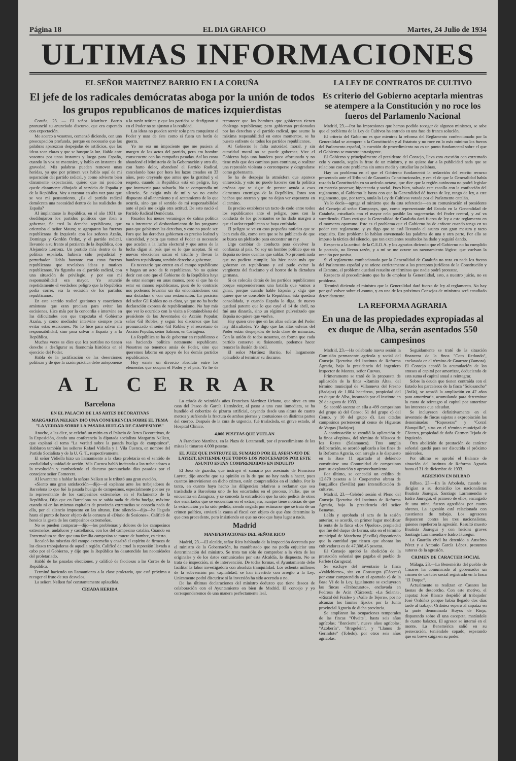Página 18 EL DIA GRAFICO Martes, 24 Julio de 1934
ULTIMAS INFORMACIONES
EL SEÑOR MARTINEZ BARRIO EN LA CORUÑA
El jefe de los radicales demócratas aboga por la unión de todos los grupos republicanos de matices izquierdistas
Coruña, 23. — El señor Martínez Barrio pronunció su anunciado discurso, que era esperado con expectación.
Me acerco a vosotros, comenzó diciendo, con una preocupación profunda, porque es necesario que las palabras aparezcan despejadas de artificios, que las ideas sean claras y que se busque la luz. Hablo ante vosotros por unos instantes y luego para España, cuando la voz se mecanice, y hablo en instantes de gravedad. Mis palabras pueden remover unas heridas, ya que por primera vez hablo aquí de mi separación del partido radical, y como advierto bien claramente expectación, quiero que mi posición quede claramente dibujada al servicio de España y de la República. Voy a razonar en alta voz para que se vea mi pensamiento. ¿Es el partido radical demócrata una necesidad dentro de las realidades de España?
Al implantarse la República, en el año 1931, se desdibujaron los partidos políticos que iban a gobernar. Se creó la derecha republicana, que orientaba el señor Maura; se agruparon las fuerzas republicanas de izquierda con los señores Azaña, Domingo y Gordón Ordax, y el partido radical, llevando a su frente al patriarca de la República, don Alejandro Lerroux. Un partido más dentro de la política española, hubiera sido perjudicial y perturbador. Había bastante con estas fuerzas republicanas que revelaban ideas y matices republicanos. Yo figuraba en el partido radical, con una situación de privilegio, y por eso mi responsabilidad era mayor. Yo anuncié repetidamente el verdadero peligro que la República podía correr, era la escisión de los partidos republicanos.
En este sentido realicé gestiones y coacciones amistosas que eran precisas para evitar las escisiones. Hice más por la concordia e intervine en las dificultades con que tropezaba el Gobierno Azaña, y como mediador intervine siempre para evitar estas escisiones. No lo hice para salvar mi responsabilidad, sino para salvar a España y a la República.
Muchas veces se dice que los partidos no tienen derecho a desfigurar su fisonomía histórica en el ejercicio del Poder.
Habla de la justificación de las deserciones políticas y de que la razón práctica debe anteponerse a la razón teórica y que los partidos se desfiguran si en el Poder no se ajustan a la realidad.
Las ideas no pueden servir solo para conquistar el Poder y usar de éste como si fuera un botín de guerra.
Yo no era un impaciente que me pusiera al margen de los actos del partido, pero era hombre consecuente con las campañas pasadas. Así las cosas abandoné el Ministerio de la Gobernación y otro día, con harto dolor, abandoné el Partido Radical, cancelando hora por hora los lazos creados en 33 años, pero creyendo que antes que la gratitud y el respeto, cuando la República está en peligro, hay que intervenir para salvarla. No se comprendía mi silencio. Se exigía más de mí y yo no estaba dispuesto al allanamiento y al acatamiento de lo que ocurría, sino que el sentido de mi responsabilidad ante el país me exigía otra actitud. De esto nació el Partido Radical Demócrata.
Pasados los meses veraniegos de calma política va a intentarse el desbordamiento de los programa para que gobiernen las derechas, y esto no puede ser. Para que las derechas gobiernen es preciso lealtad y sinceridad, y para que tomen el Poder es necesario que acudan a la lucha electoral y que antes de la lucha digan al país qué es lo que aceptan. Si en nuevas elecciones sacan el triunfo y llevan la bandera republicana, tendrán derecho a gobernar.
Es necesario que entren en el campo republicano y hagan un acto de fe republicana. Yo no quiero decir con esto que el Gobierno de la República haya de estar siempre en unas manos, pero sí que ha de estar en manos republicanas, pues de lo contrario nos podemos levantar un día encontrándonos con una dictadura o con una restauración. La posición del señor Gil Robles no es clara, ya que no ha hecho declaración expresa de republicanismo. No hay más que ver lo ocurrido con la visita a Fontainebleau del presidente de las Juventudes de Acción Popular, señor Gil Robles, y seguir los discursos que han pronunciado el señor Gil Robles y el secretario de Acción Popular, señor Salmon, en Cartagena.
La República se ha de gobernar en republicano o sea haciendo política netamente republicana. Nosotros no tenemos ansia de Poder, sino que queremos laborar en apoyo de los demás partidos republicanos.
Hoy existe un divorcio absoluto entre los elementos que ocupan el Poder y el país. Yo he de reconocer que los hombres que gobiernan tienen abolengo republicano; pero gobiernan presionados por las derechas y el partido radical, que asume la máxima resposabilidad en estos momentos, se ha puesto enfrente de todos los partidos republicanos.
Al Gobierno le falta autoridad moral, y sin autoridad moral no se puede gobernar. Vive el Gobierno bajo una bandera poco afortunado y no tiene más que dos caminos para continuar, o realizar una represión violenta o corromperse y desgradarse como gobernante.
Se ha de despejar la atmósfera que aparece enrarecida, y esto no puede hacerse con la política errónea que se sigue de prestar ayuda a esos elementos enemigos de la República. Estos son hechos que aterran y que no dejan ver esperanza en el camino.
Es preciso establecer un tacto de codo entre todos los republicanos ante el peligro, pues con la conducta de los gobernantes se ha dado margen a que el ardor republicano se haya entibiado.
El peligro se ve en esas pequeñas noticias que se leen cada día, como esta que se ha publicado de que se busca un plebiscito para encontrar un rey.
Urge cambiar de conducta para devolver la confianza al país. Yo soy un hombre político que en España no tiene cuentas que saldar. No prometí nada que no pudiera cumplir. No hice nada más que gobernar en republicano y así pude evitar la vergüenza del fascismo y el horror de la dictadura germana.
Si os colocáis detrás de los partidos republicanos porque emprenderemos una batalla que vamos a ganar, porque cuando hable España y diga que quiere que se consolide la República, ésta quedará consolidada, y cuando España lo diga, de nuevo quedará patente que lo que cayó el 14 de abril, no fué una dinastía, sino un régimen pulverizado que España no quiere que vuelva.
Hay quien cree que en las altas esferas del Poder hay dificultades. Yo digo que las altas esferas del Poder están despejadas de toda clase de minucias. Con la unión de todos nosotros, en forma que cada partido conserve su fisionomía, podemos hacer renacer la ilusión de abril.
El señor Martínez Barrio, fué largamente aplaudido al terminar su discurso.
AL CERRAR
Barcelona
EN EL PALACIO DE LAS ARTES DECORATIVAS
MARGARITA NELKEN DIO UNA CONFERENCIA SOBRE EL TEMA "LA VERDAD SOBRE LA PASADA HUELGA DE CAMPESINOS"
Anoche, a las diez, se celebró un mitin en el Palacio de Artes Decorativas, de la Exposición, dando una conferencia la diputada socialista Margarita Nelken, que explanó el tema "La verdad sobre la pasada huelga de campesinos". Hablaron también los señores Rafael Vidiella y J. Vila Cuenca, en nombre del Partido Socialista y de la U. G. T., respectivamente.
El señor Vidiella hizo un llamamiento a la clase proletaria en el sentido de cordialidad y unidad de acción. Vila Cuenca habló incitando a los trabajadores a la revolución y combatiendo el discurso pronunciado días pasados por el consejero señor Comorera.
Al levantarse a hablar la señora Nelken se le tributó una gran ovación.
«Siento una gran satisfacción—dijo—al explanar ante los trabajadores de Barcelona lo que fué la pasada huelga de campesinos, especialmente por ser yo la representante de los campesinos extremeños en el Parlamento de la República. Dijo que en Barcelona no se sabía nada de dicha huelga, máxime cuando ni en las mismas capitales de provincia extremeñas se conocía nada de ella, por el silencio impuesto en las alturas. Este silencio—dijo—ha llegado hasta el punto de hacer objeto de la censura al «Diario de Sesiones». Calificó de heroica la gesta de los campesinos extremeños.
No se pueden comparar—dijo—los problemas y dolores de los campesinos extremeños, andaluces y castellanos, con los del campesino catalán. Cuando en Extremadura se dice que una familia campesina se muere de hambre, es cierto.
Recalcó las miserias del campo extremeño y ensalzó el espíritu de firmeza de las clases trabajadoras de aquella región. Calificó de cruel la represión llevada a cabo por el Gobierno, y dijo que la República ha desatendido las necesidades del proletariado.
Habló de las pasadas elecciones, y calificó de facciosas a las Cortes de la República.
Terminó haciendo un llamamiento a la clase proletaria, que está próxima a recoger el fruto de sus desvelos.
La señora Nelken fué constantemente aplaudida.
CRIADA HERIDA
La criada de veintidós años Francisca Martínez Urbano, que sirve en una casa del Paseo de García Hernández, al pasar a una casa inmediata, se ha hundido el cobertizo de pizarra artificial, cayendo desde una altura de cuatro metros y sufriendo la fractura de ambas piernas y contusiones en distintas partes del cuerpo. Después de la cura de urgencia, fué trasladada, en grave estado, al Hospital Clínico.
4.000 PESETAS QUE VUELAN
A Francisco Martínez, en la Plaza de Letamendi, por el procedimiento de las misas le timaron 4.000 pesetas.
EL JUEZ QUE INSTRUYE EL SUMARIO POR EL ASESINATO DE LAYRET, ENTIENDE QUE TODOS LOS PROCESADOS POR ESTE ASUNTO ESTAN COMPRENDIDOS EN INDULTO
El Juez de guardia, que instruyó el sumario por asesinato de Francisco Layret, dijo anoche que su opinión es la de que no hay nada a hacer, pues cuantos intervinieron en dicho crimen, están comprendidos en el indulto. Por lo tanto, en cuanto haya hecho las diligencias relativas a reclamar que sea trasladado a Barcelona uno de los encartados en el proceso, Pallás, que se encuentra en Zaragoza, y se conceda la extradición que ha sido pedida de otros dos encartados que se encuentran en el extranjero, aunque tiene noticias de que la extradición ya ha sido pedida, siendo negada por estimarse que se trata de un crimen político, enviará la causa al fiscal con objeto de que éste determine lo que crea procedente, pero insistiendo en que no cree que haya lugar a nada.
Madrid
MANIFESTACIONES DEL SEÑOR RICO
Madrid, 23.—El alcalde, señor Rico hablando de la inspección decretada por el ministro de la Gobernación, ha manifestado que no podía enjuiciar una determinación del ministro. Se trata tan sólo de comprobar a la vista de los originales y de los datos comunicados por esta Alcaldía, lo dispuesto. No se trata de inspección, ni de intervención. De todas formas, el Ayuntamiento debe facilitar la labor investigadora con absoluta tranquilidad. Los ochenta millones de la subvención por capitalidad, se han invertido con arreglo a la Ley. Unicamente podrá discutirse si la inversión ha sido acertada o no.
De las últimas declaraciones del ministro deduzco que tiene deseos de colaboración con el Ayuntamiento en bien de Madrid. El concejo y yo corresponderemos de una manera perfectamente leal.
LA LEY DE CONTRATOS DE CULTIVO
Es criterio del Gobierno aceptarla mientras se atempere a la Constitución y no roce los fueros del Parlamenlo Nacional
Madrid, 23.—Por las impresiones que hemos podido recoger de algunos ministros, se sabe que el problema de la Ley de Cultivos ha entrado en una fase de franca solución.
El criterio del Gobierno es que mientras la reforma del Reglamento confeccionado por la Generalidad se atempere a la Constitución y al Estatuto y no roce en lo más mínimo los fueros del Parlamento español, la cuestión de procedimiento no es un punto fundamental sobre el que el Gobierno se muestre intrasigente.
El Gobierno y principalmente el presidente del Consejo, lleva esta cuestión con extremado celo y cautela, según la frase de un ministro, y no quiere dar a la publicidad nada que se relacione con este problema sin antes medir y estudiar las palabras.
Hay un problema en el que el Gobierno fundamentó la redacción del escrito recurso presentado ante el Tribunal de Garantías Constitucionales, y era el de que la Generalidad había rozado la Constitución en su artículo octavo, que dice que la región autónoma no podrá legislar en materia procesar, hipotecaria y social. Pues bien, salvado este escollo con la confección del reglamento, al Gobierno le basta con que la Generalidad dé fuerza de ley, rango de ley, a este reglamento, que, por tanto, anula la Ley de Cultivos votada por el Parlamento catalán.
Ya lo decía—agrega el ministro que da esta referencia—en su comunicación el presidente del Consejo al señor Companys, que, como representante del Estado en la Generalidad de Cataluña, estudiaría con el mayor celo posible las sugerencias del Poder central, y así va sucediendo. Claro está que la Generalidad de Cataluña dará fuerza de ley a este reglamento en el momento oportuno. Este es el problema que el Gobierno ha de enfocar cuando tenga en su poder este reglamento, y ya digo que se está llevando el asunto con gran mesura y tacto exquisito. Este problema lo habían envenenado las palabras de una y otra parte. Por ello se impuso la táctica del silencio, que tan excelentes resultados ha dado y seguirá dando.
Respecto a la actitud de la C.E.D.A. y los agrarios diciendo que el Gobierno no ha cumplido lo pactado, no llevan razón, y a mí se me ocurre un razonamiento lógico: que vuelvan la oración por pasiva.
Si el reglamento confeccionado por la Generalidad de Cataluña no roza en nada los fueros del Parlamento español y se atiene estrictamente a los preceptos jurídicos de la Constitución y el Estatuto, el problema quedará resuelto en términos que nadie podrá protestar.
Respecto al procedimiento que ha de emplear la Generalidad, esto, a nuestro juicio, no es problema.
Terminó diciendo el ministro que la Generalidad dará fuerza de ley al reglamento. No hay por qué volver sobre el asunto, y en una de los próximos Consejos de ministros será estudiado detenidamente.
LA REFORMA AGRARIA
En una de las propiedades expropiadas al ex duque de Alba, serán asentados 550 campesinos
Madrid, 23.—Ha celebrado nueva sesión la Comisión permanente agrícola y social del Consejo Ejecutivo del Instituto de Reforma Agraria, bajo la presidencia del ingeniero inspector de Montes, señor Cuevas.
Primeramente se trató de la propuesta de aplicación de la finca «Ramira Alta», del término municipal de Villanueva del Fresno (Badajoz) de 1.004 hectáreas, propiedad del ex duque de Alba, incautada por el Instituto en 26 de agosto de 1933.
Se acordó asentar en ella a 499 campesinos del grupo a) del Censo; 51 del grupo c) del Censo, y 10 del grupo d). Los citados campesinos pertenecen al censo de Higueras de Vargas (Badajoz).
A continuación se estudió la aplicación de la finca «Pepino», del término de Vilaseca de los Reyes (Salamanca). Tras amplia deliberación, se acordó aplicarla a los fines de la Reforma Agraria, con arreglo a lo dispuesto en la Base 11 apartado a) debiendo constituirse una Comunidad de campesinos para su explotación y aprovechamiento.
Por último, se concedió un crédito de 12.870 pesetas a la Cooperativa obrera de Burguillos (Sevilla) para intensificación de cultivos.
Madrid, 23.—Celebró sesión el Pleno del Consejo Ejecutivo del Instituto de Reforma Agraria, bajo la presidencia del señor Benayas.
Leída y aprobada el acta de la sesión anterior, se acordó, en primer lugar modificar la renta de la finca «Los Ojuelos», propiedad que fué del duque de Lerma, sita en el término municipal de Marchena (Sevilla) disponiendo que la cantidad que tienen que abonar los cultivadores es de 47.308,45 pesetas.
El Consejo aprobó la abolición de la prestación señorial que pagaba el pueblo de Farlete (Zaragoza).
Se excluye del inventario la finca «Valdehierro», sita en Consuegra (Cáceres) por estar comprendida en el apartado c) de la Base VI de la Ley. Igualmente se excluyeron las fincas «Trabacuarto», enclavada en Pedrosa de Acin (Cáceres); «La Solana», «Riscal del Fraile» y «Valle de Tejero», por no alcanzar los límites fijados por la Junta provincial Agraria de dicha provincia.
Se ampliaron las ocupaciones temporales de las fincas "Olveite", hasta seis años agrícolas; "Barciente", nueve años agrícolas; "Azoberín", "Brogelein", y "Llanos de Gerindote" (Toledo), por otros seis años agrícolas.
Seguidamente se trató de la situación financera de la finca "Coto Redondo", enclavada en el término de Guarrate (Zamora). El Consejo acordó la acumulación de los atrasos al capital por amortizar, deduciendo de esta suma el capital anual a reintegrar.
Sobre la deuda que tienen contraída con el Estado los parceleros de la finca "Solosancho" (Avila), se acordó la ampliación en 47 años para amortizarla, acumulando para determinar la cuota de reintegro al capital por amortizar los intereses que adeudan.
Se incluyeron definitivamente en el inventario de fincas sujetas a expropiación las denominadas "Raposeras" y "Corral Blanquillo", sitas en el término municipal de Cáceres, propiedad de doña Carmen Tejada de Izquierdo.
Otra abolición de prestación de carácter señorial quedó para ser discutida el próximo miércoles.
Por último se aprobó el Balance de situación del Instituto de Reforma Agraria hasta el 31 de diciembre de 1933.
AGRESION EN BILBAO
Bilbao, 23.—En la Arboleda, cuando se dirigían a su domicilio los nacionalistas Bautista Jáuregui, Santiago Larramendia e Isidro Jáuregui, el primero de ellos, encargado de una mina, fueron agredidos por cuatro obreros. La agresión está relacionada con cuestiones de trabajo. Los agresores dispararon contra los tres nacionalistas, quienes repelieron la agresión. Resultó muerto Bautista Jáuregui y con heridas graves Santiago Larramendia e Isidro Jáuregui.
La Guardia civil ha detenido a Anselmo Pérez y a Antonio García López, presuntos autores de la agresión.
CRIMEN DE CARACTER SOCIAL
Málaga, 23.—La Benemérita del pueblo de Casares ha comunicado al gobernador un crimen de carácter social registrado en la finca "El Duque".
Actualmente se realizan en Casares las faenas de descorcho. Con este motivo, el capataz José Blanco despidió al trabajador José Ordóñez porque había llegado dos días tarde al trabajo. Ordóñez esperó al capataz en la parte denominada Hoyos de Rioja, disparando sobre él una escopeta, matándole de cuatro balazos. El agresor se internó en el monte. La Benemérica salió en su persecución, teniéndole copado, esperando que en breve caiga en su poder.